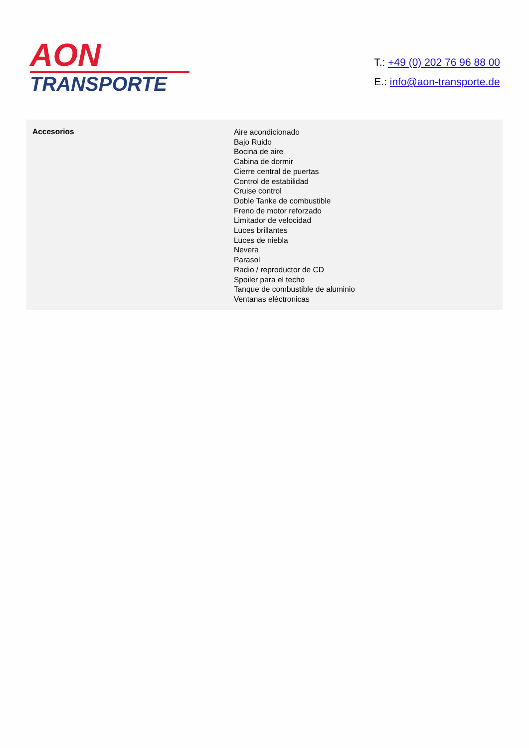AON
TRANSPORTE
T.: +49 (0) 202 76 96 88 00
E.: info@aon-transporte.de
| Accesorios | Aire acondicionado Bajo Ruido Bocina de aire Cabina de dormir Cierre central de puertas Control de estabilidad Cruise control Doble Tanke de combustible Freno de motor reforzado Limitador de velocidad Luces brillantes Luces de niebla Nevera Parasol Radio / reproductor de CD Spoiler para el techo Tanque de combustible de aluminio Ventanas eléctronicas |